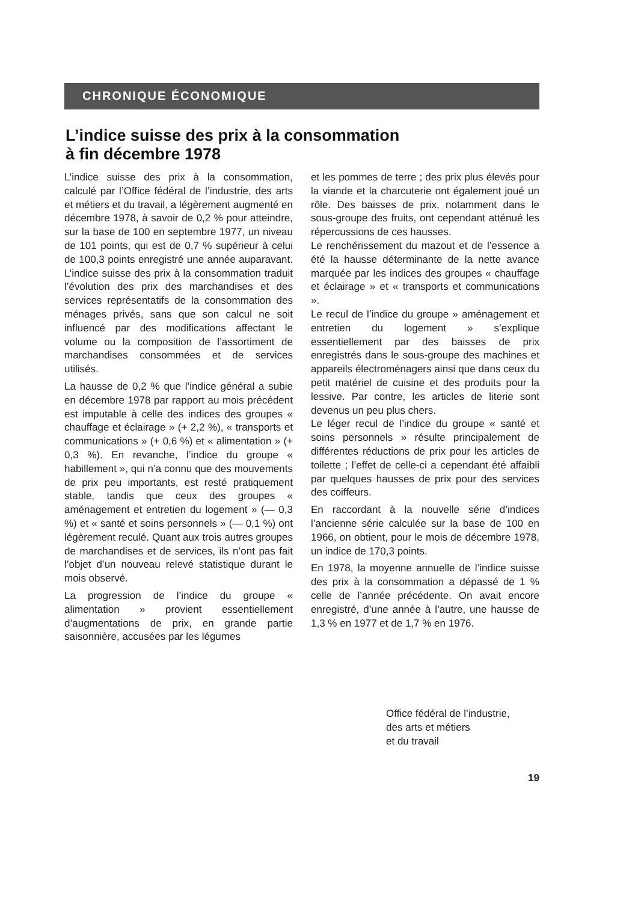CHRONIQUE ÉCONOMIQUE
L’indice suisse des prix à la consommation
à fin décembre 1978
L’indice suisse des prix à la consommation, calculé par l’Office fédéral de l’industrie, des arts et métiers et du travail, a légèrement augmenté en décembre 1978, à savoir de 0,2 % pour atteindre, sur la base de 100 en septembre 1977, un niveau de 101 points, qui est de 0,7 % supérieur à celui de 100,3 points enregistré une année auparavant. L’indice suisse des prix à la consommation traduit l’évolution des prix des marchandises et des services représentatifs de la consommation des ménages privés, sans que son calcul ne soit influencé par des modifications affectant le volume ou la composition de l’assortiment de marchandises consommées et de services utilisés.
La hausse de 0,2 % que l’indice général a subie en décembre 1978 par rapport au mois précédent est imputable à celle des indices des groupes « chauffage et éclairage » (+ 2,2 %), « transports et communications » (+ 0,6 %) et « alimentation » (+ 0,3 %). En revanche, l’indice du groupe « habillement », qui n’a connu que des mouvements de prix peu importants, est resté pratiquement stable, tandis que ceux des groupes « aménagement et entretien du logement » (— 0,3 %) et « santé et soins personnels » (— 0,1 %) ont légèrement reculé. Quant aux trois autres groupes de marchandises et de services, ils n’ont pas fait l’objet d’un nouveau relevé statistique durant le mois observé.
La progression de l’indice du groupe « alimentation » provient essentiellement d’augmentations de prix, en grande partie saisonnière, accusées par les légumes
et les pommes de terre ; des prix plus élevés pour la viande et la charcuterie ont également joué un rôle. Des baisses de prix, notamment dans le sous-groupe des fruits, ont cependant atténué les répercussions de ces hausses.
Le renchérissement du mazout et de l’essence a été la hausse déterminante de la nette avance marquée par les indices des groupes « chauffage et éclairage » et « transports et communications ».
Le recul de l’indice du groupe » aménagement et entretien du logement » s’explique essentiellement par des baisses de prix enregistrés dans le sous-groupe des machines et appareils électroménagers ainsi que dans ceux du petit matériel de cuisine et des produits pour la lessive. Par contre, les articles de literie sont devenus un peu plus chers.
Le léger recul de l’indice du groupe « santé et soins personnels » résulte principalement de différentes réductions de prix pour les articles de toilette ; l’effet de celle-ci a cependant été affaibli par quelques hausses de prix pour des services des coiffeurs.
En raccordant à la nouvelle série d’indices l’ancienne série calculée sur la base de 100 en 1966, on obtient, pour le mois de décembre 1978, un indice de 170,3 points.
En 1978, la moyenne annuelle de l’indice suisse des prix à la consommation a dépassé de 1 % celle de l’année précédente. On avait encore enregistré, d’une année à l’autre, une hausse de 1,3 % en 1977 et de 1,7 % en 1976.
Office fédéral de l’industrie,
des arts et métiers
et du travail
19